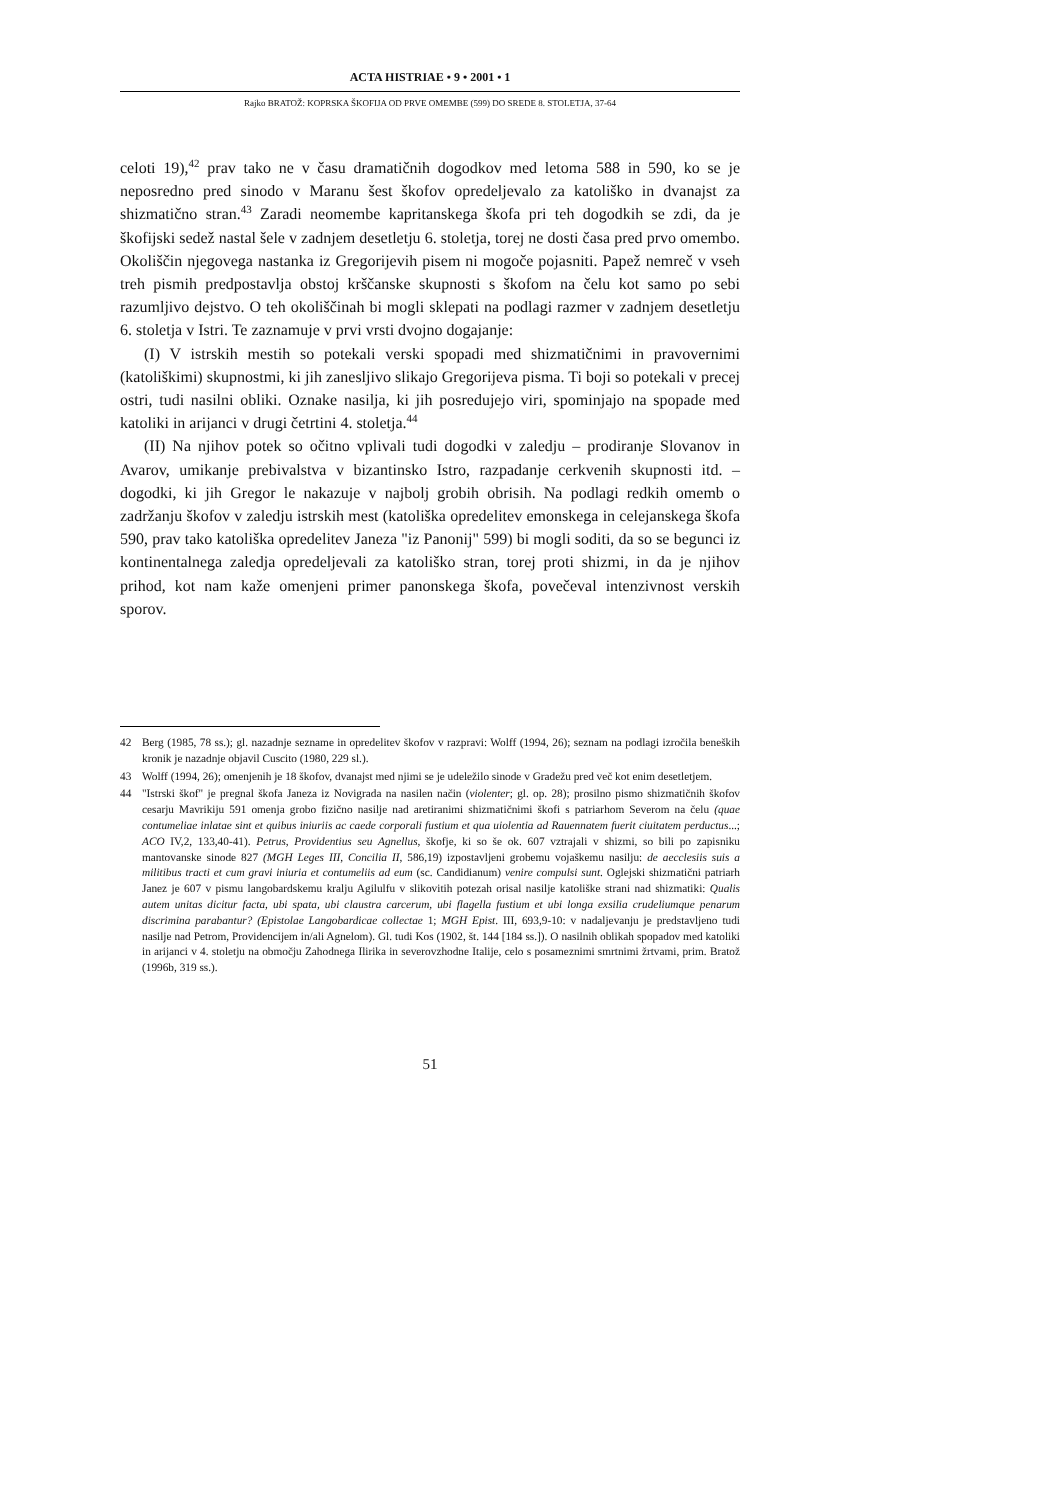ACTA HISTRIAE • 9 • 2001 • 1
Rajko BRATOŽ: KOPRSKA ŠKOFIJA OD PRVE OMEMBE (599) DO SREDE 8. STOLETJA, 37-64
celoti 19),<sup>42</sup> prav tako ne v času dramatičnih dogodkov med letoma 588 in 590, ko se je neposredno pred sinodo v Maranu šest škofov opredeljevalo za katoliško in dvanajst za shizmatično stran.<sup>43</sup> Zaradi neomembe kapritanskega škofa pri teh dogodkih se zdi, da je škofijski sedež nastal šele v zadnjem desetletju 6. stoletja, torej ne dosti časa pred prvo omembo. Okoliščin njegovega nastanka iz Gregorijevih pisem ni mogoče pojasniti. Papež nemreč v vseh treh pismih predpostavlja obstoj krščanske skupnosti s škofom na čelu kot samo po sebi razumljivo dejstvo. O teh okoliščinah bi mogli sklepati na podlagi razmer v zadnjem desetletju 6. stoletja v Istri. Te zaznamuje v prvi vrsti dvojno dogajanje:
(I) V istrskih mestih so potekali verski spopadi med shizmatičnimi in pravovernimi (katoliškimi) skupnostmi, ki jih zanesljivo slikajo Gregorijeva pisma. Ti boji so potekali v precej ostri, tudi nasilni obliki. Oznake nasilja, ki jih posredujejo viri, spominjajo na spopade med katoliki in arijanci v drugi četrtini 4. stoletja.<sup>44</sup>
(II) Na njihov potek so očitno vplivali tudi dogodki v zaledju – prodiranje Slovanov in Avarov, umikanje prebivalstva v bizantinsko Istro, razpadanje cerkvenih skupnosti itd. – dogodki, ki jih Gregor le nakazuje v najbolj grobih obrisih. Na podlagi redkih omemb o zadržanju škofov v zaledju istrskih mest (katoliška opredelitev emonskega in celejanskega škofa 590, prav tako katoliška opredelitev Janeza "iz Panonij" 599) bi mogli soditi, da so se begunci iz kontinentalnega zaledja opredeljevali za katoliško stran, torej proti shizmi, in da je njihov prihod, kot nam kaže omenjeni primer panonskega škofa, povečeval intenzivnost verskih sporov.
42 Berg (1985, 78 ss.); gl. nazadnje sezname in opredelitev škofov v razpravi: Wolff (1994, 26); seznam na podlagi izročila beneških kronik je nazadnje objavil Cuscito (1980, 229 sl.).
43 Wolff (1994, 26); omenjenih je 18 škofov, dvanajst med njimi se je udeležilo sinode v Gradežu pred več kot enim desetletjem.
44 "Istrski škof" je pregnal škofa Janeza iz Novigrada na nasilen način (violenter; gl. op. 28); prosilno pismo shizmatičnih škofov cesarju Mavrikiju 591 omenja grobo fizično nasilje nad aretiranimi shizmatičnimi škofi s patriarhom Severom na čelu (quae contumeliae inlatae sint et quibus iniuriis ac caede corporali fustium et qua uiolentia ad Rauennatem fuerit ciuitatem perductus...; ACO IV,2, 133,40-41). Petrus, Providentius seu Agnellus, škofje, ki so še ok. 607 vztrajali v shizmi, so bili po zapisniku mantovanske sinode 827 (MGH Leges III, Concilia II, 586,19) izpostavljeni grobemu vojaškemu nasilju: de aecclesiis suis a militibus tracti et cum gravi iniuria et contumeliis ad eum (sc. Candidianum) venire compulsi sunt. Oglejski shizmatični patriarh Janez je 607 v pismu langobardskemu kralju Agilulfu v slikovitih potezah orisal nasilje katoliške strani nad shizmatiki: Qualis autem unitas dicitur facta, ubi spata, ubi claustra carcerum, ubi flagella fustium et ubi longa exsilia crudeliumque penarum discrimina parabantur? (Epistolae Langobardicae collectae 1; MGH Epist. III, 693,9-10: v nadaljevanju je predstavljeno tudi nasilje nad Petrom, Providencijem in/ali Agnelom). Gl. tudi Kos (1902, št. 144 [184 ss.]). O nasilnih oblikah spopadov med katoliki in arijanci v 4. stoletju na območju Zahodnega Ilirika in severovzhodne Italije, celo s posameznimi smrtnimi žrtvami, prim. Bratož (1996b, 319 ss.).
51